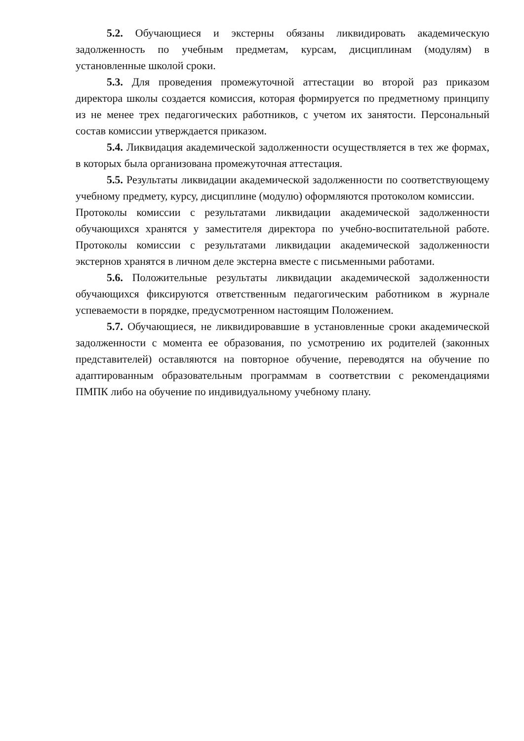5.2. Обучающиеся и экстерны обязаны ликвидировать академическую задолженность по учебным предметам, курсам, дисциплинам (модулям) в установленные школой сроки.
5.3. Для проведения промежуточной аттестации во второй раз приказом директора школы создается комиссия, которая формируется по предметному принципу из не менее трех педагогических работников, с учетом их занятости. Персональный состав комиссии утверждается приказом.
5.4. Ликвидация академической задолженности осуществляется в тех же формах, в которых была организована промежуточная аттестация.
5.5. Результаты ликвидации академической задолженности по соответствующему учебному предмету, курсу, дисциплине (модулю) оформляются протоколом комиссии.
Протоколы комиссии с результатами ликвидации академической задолженности обучающихся хранятся у заместителя директора по учебно-воспитательной работе. Протоколы комиссии с результатами ликвидации академической задолженности экстернов хранятся в личном деле экстерна вместе с письменными работами.
5.6. Положительные результаты ликвидации академической задолженности обучающихся фиксируются ответственным педагогическим работником в журнале успеваемости в порядке, предусмотренном настоящим Положением.
5.7. Обучающиеся, не ликвидировавшие в установленные сроки академической задолженности с момента ее образования, по усмотрению их родителей (законных представителей) оставляются на повторное обучение, переводятся на обучение по адаптированным образовательным программам в соответствии с рекомендациями ПМПК либо на обучение по индивидуальному учебному плану.